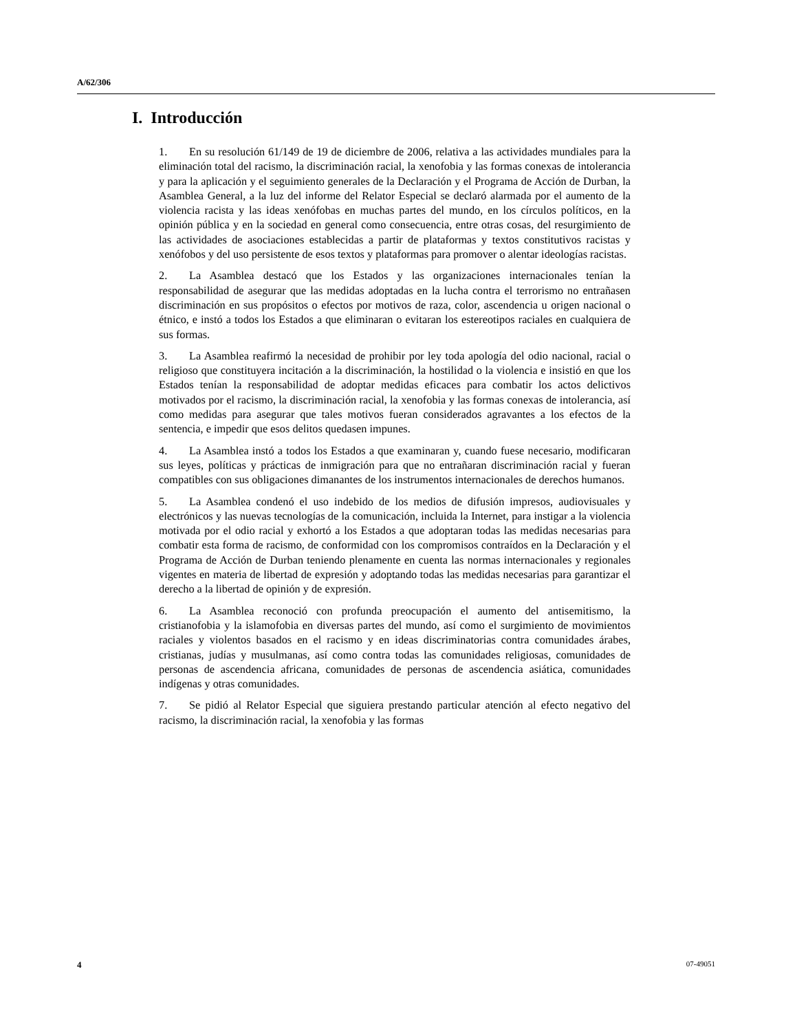A/62/306
I. Introducción
1. En su resolución 61/149 de 19 de diciembre de 2006, relativa a las actividades mundiales para la eliminación total del racismo, la discriminación racial, la xenofobia y las formas conexas de intolerancia y para la aplicación y el seguimiento generales de la Declaración y el Programa de Acción de Durban, la Asamblea General, a la luz del informe del Relator Especial se declaró alarmada por el aumento de la violencia racista y las ideas xenófobas en muchas partes del mundo, en los círculos políticos, en la opinión pública y en la sociedad en general como consecuencia, entre otras cosas, del resurgimiento de las actividades de asociaciones establecidas a partir de plataformas y textos constitutivos racistas y xenófobos y del uso persistente de esos textos y plataformas para promover o alentar ideologías racistas.
2. La Asamblea destacó que los Estados y las organizaciones internacionales tenían la responsabilidad de asegurar que las medidas adoptadas en la lucha contra el terrorismo no entrañasen discriminación en sus propósitos o efectos por motivos de raza, color, ascendencia u origen nacional o étnico, e instó a todos los Estados a que eliminaran o evitaran los estereotipos raciales en cualquiera de sus formas.
3. La Asamblea reafirmó la necesidad de prohibir por ley toda apología del odio nacional, racial o religioso que constituyera incitación a la discriminación, la hostilidad o la violencia e insistió en que los Estados tenían la responsabilidad de adoptar medidas eficaces para combatir los actos delictivos motivados por el racismo, la discriminación racial, la xenofobia y las formas conexas de intolerancia, así como medidas para asegurar que tales motivos fueran considerados agravantes a los efectos de la sentencia, e impedir que esos delitos quedasen impunes.
4. La Asamblea instó a todos los Estados a que examinaran y, cuando fuese necesario, modificaran sus leyes, políticas y prácticas de inmigración para que no entrañaran discriminación racial y fueran compatibles con sus obligaciones dimanantes de los instrumentos internacionales de derechos humanos.
5. La Asamblea condenó el uso indebido de los medios de difusión impresos, audiovisuales y electrónicos y las nuevas tecnologías de la comunicación, incluida la Internet, para instigar a la violencia motivada por el odio racial y exhortó a los Estados a que adoptaran todas las medidas necesarias para combatir esta forma de racismo, de conformidad con los compromisos contraídos en la Declaración y el Programa de Acción de Durban teniendo plenamente en cuenta las normas internacionales y regionales vigentes en materia de libertad de expresión y adoptando todas las medidas necesarias para garantizar el derecho a la libertad de opinión y de expresión.
6. La Asamblea reconoció con profunda preocupación el aumento del antisemitismo, la cristianofobia y la islamofobia en diversas partes del mundo, así como el surgimiento de movimientos raciales y violentos basados en el racismo y en ideas discriminatorias contra comunidades árabes, cristianas, judías y musulmanas, así como contra todas las comunidades religiosas, comunidades de personas de ascendencia africana, comunidades de personas de ascendencia asiática, comunidades indígenas y otras comunidades.
7. Se pidió al Relator Especial que siguiera prestando particular atención al efecto negativo del racismo, la discriminación racial, la xenofobia y las formas
4 07-49051